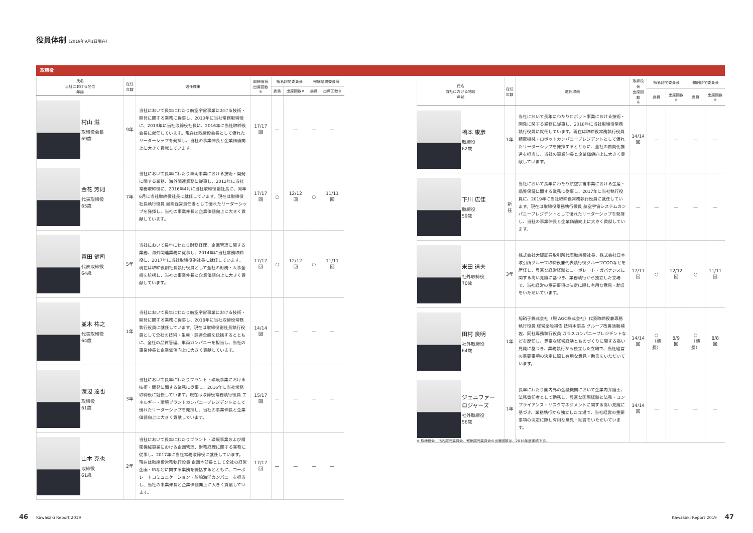役員体制（2019年9月1日現在）
取締役
| 氏名 当社における地位 年齢 | | 在任 年数 | 選任理由 | 取締役会 出席回数 ※ | 指名諮問委員会 | | 報酬諮問委員会 | |
| --- | --- | --- | --- | --- | --- | --- | --- | --- |
| | | | | | 委員 | 出席回数※ | 委員 | 出席回数※ |
| | 村山 滋 取締役会長 69歳 | 9年 | 当社において長年にわたり航空宇宙事業における技術・開発に関する業務に従事し、2010年に当社常務取締役に、2013年に当社取締役社長に、2016年に当社取締役会長に就任しています。現在は取締役会長として優れたリーダーシップを発揮し、当社の事業伸長と企業価値向上に大きく貢献しています。 | 17/17 回 | — | — | — | — |
| | 金花 芳則 代表取締役 65歳 | 7年 | 当社において長年にわたり車両事業における技術・開発に関する業務、海外関連業務に従事し、2012年に当社常務取締役に、2016年4月に当社取締役副社長に、同年6月に当社取締役社長に就任しています。現在は取締役社長執行役員 最高経営責任者として優れたリーダーシップを発揮し、当社の事業伸長と企業価値向上に大きく貢献しています。 | 17/17 回 | ○ | 12/12 回 | ○ | 11/11 回 |
| | 富田 健司 代表取締役 64歳 | 5年 | 当社において長年にわたり財務経理、企画管理に関する業務、海外関連業務に従事し、2014年に当社常務取締役に、2017年に当社取締役副社長に就任しています。現在は取締役副社長執行役員として全社の財務・人事全般を統括し、当社の事業伸長と企業価値向上に大きく貢献しています。 | 17/17 回 | ○ | 12/12 回 | ○ | 11/11 回 |
| | 並木 祐之 代表取締役 64歳 | 1年 | 当社において長年にわたり航空宇宙事業における技術・開発に関する業務に従事し、2018年に当社取締役常務執行役員に就任しています。現在は取締役副社長執行役員として全社の技術・生産・調達全般を統括するとともに、全社の品質管理、車両カンパニーを担当し、当社の事業伸長と企業価値向上に大きく貢献しています。 | 14/14 回 | — | — | — | — |
| | 渡辺 達也 取締役 61歳 | 3年 | 当社において長年にわたりプラント・環境事業における技術・開発に関する業務に従事し、2016年に当社常務取締役に就任しています。現在は取締役常務執行役員 エネルギー・環境プラントカンパニープレジデントとして優れたリーダーシップを発揮し、当社の事業伸長と企業価値向上に大きく貢献しています。 | 15/17 回 | — | — | — | — |
| | 山本 克也 取締役 61歳 | 2年 | 当社において長年にわたりプラント・環境事業および精密機械事業における企画管理、財務経理に関する業務に従事し、2017年に当社常務取締役に就任しています。現在は取締役常務執行役員 企画本部長として全社の経営企画・IRなどに関する業務を統括するとともに、コーポレートコミュニケーション・船舶海洋カンパニーを担当し、当社の事業伸長と企業価値向上に大きく貢献しています。 | 17/17 回 | — | — | — | — |
| 氏名 当社における地位 年齢 | | 在任 年数 | 選任理由 | 取締役会 出席回数 ※ | 指名諮問委員会 | | 報酬諮問委員会 | |
| --- | --- | --- | --- | --- | --- | --- | --- | --- |
| | | | | | 委員 | 出席回数※ | 委員 | 出席回数※ |
| | 橋本 康彦 取締役 62歳 | 1年 | 当社において長年にわたりロボット事業における技術・開発に関する業務に従事し、2018年に当社取締役常務執行役員に就任しています。現在は取締役常務執行役員 精密機械・ロボットカンパニープレジデントとして優れたリーダーシップを発揮するとともに、全社の自動化推進を担当し、当社の事業伸長と企業価値向上に大きく貢献しています。 | 14/14 回 | — | — | — | — |
| | 下川 広佳 取締役 59歳 | 新任 | 当社において長年にわたり航空宇宙事業における生産・品質保証に関する業務に従事し、2017年に当社執行役員に、2019年に当社取締役常務執行役員に就任しています。現在は取締役常務執行役員 航空宇宙システムカンパニープレジデントとして優れたリーダーシップを発揮し、当社の事業伸長と企業価値向上に大きく貢献しています。 | — | — | — | — | — |
| | 米田 道夫 社外取締役 70歳 | 3年 | 株式会社大阪証券取引所代表取締役社長、株式会社日本取引所グループ取締役兼代表執行役グループCOOなどを歴任し、豊富な経営経験とコーポレート・ガバナンスに関する高い見識に基づき、業務執行から独立した立場で、当社経営の重要事項の決定に際し有用な意見・助言をいただいています。 | 17/17 回 | ○ | 12/12 回 | ○ | 11/11 回 |
| | 田村 良明 社外取締役 64歳 | 1年 | 旭硝子株式会社（現 AGC株式会社）代表取締役兼専務執行役員 経営全般補佐 技術本部長 グループ改善活動補佐、同社専務執行役員 ガラスカンパニープレジデントなどを歴任し、豊富な経営経験とものづくりに関する高い見識に基づき、業務執行から独立した立場で、当社経営の重要事項の決定に際し有用な意見・助言をいただいています。 | 14/14 回 | ○ （議長） | 8/9 回 | ○ （議長） | 8/8 回 |
| | ジェニファー ロジャーズ 社外取締役 56歳 | 1年 | 長年にわたり国内外の金融機関において企業内弁護士、法務責任者として勤務し、豊富な国際経験と法務・コンプライアンス・リスクマネジメントに関する高い見識に基づき、業務執行から独立した立場で、当社経営の重要事項の決定に際し有用な意見・助言をいただいています。 | 14/14 回 | — | — | — | — |
※ 取締役会、指名諮問委員会、報酬諮問委員会の出席回数は、2018年度実績です。
46　　Kawasaki Report 2019 Kawasaki Report 2019　　47